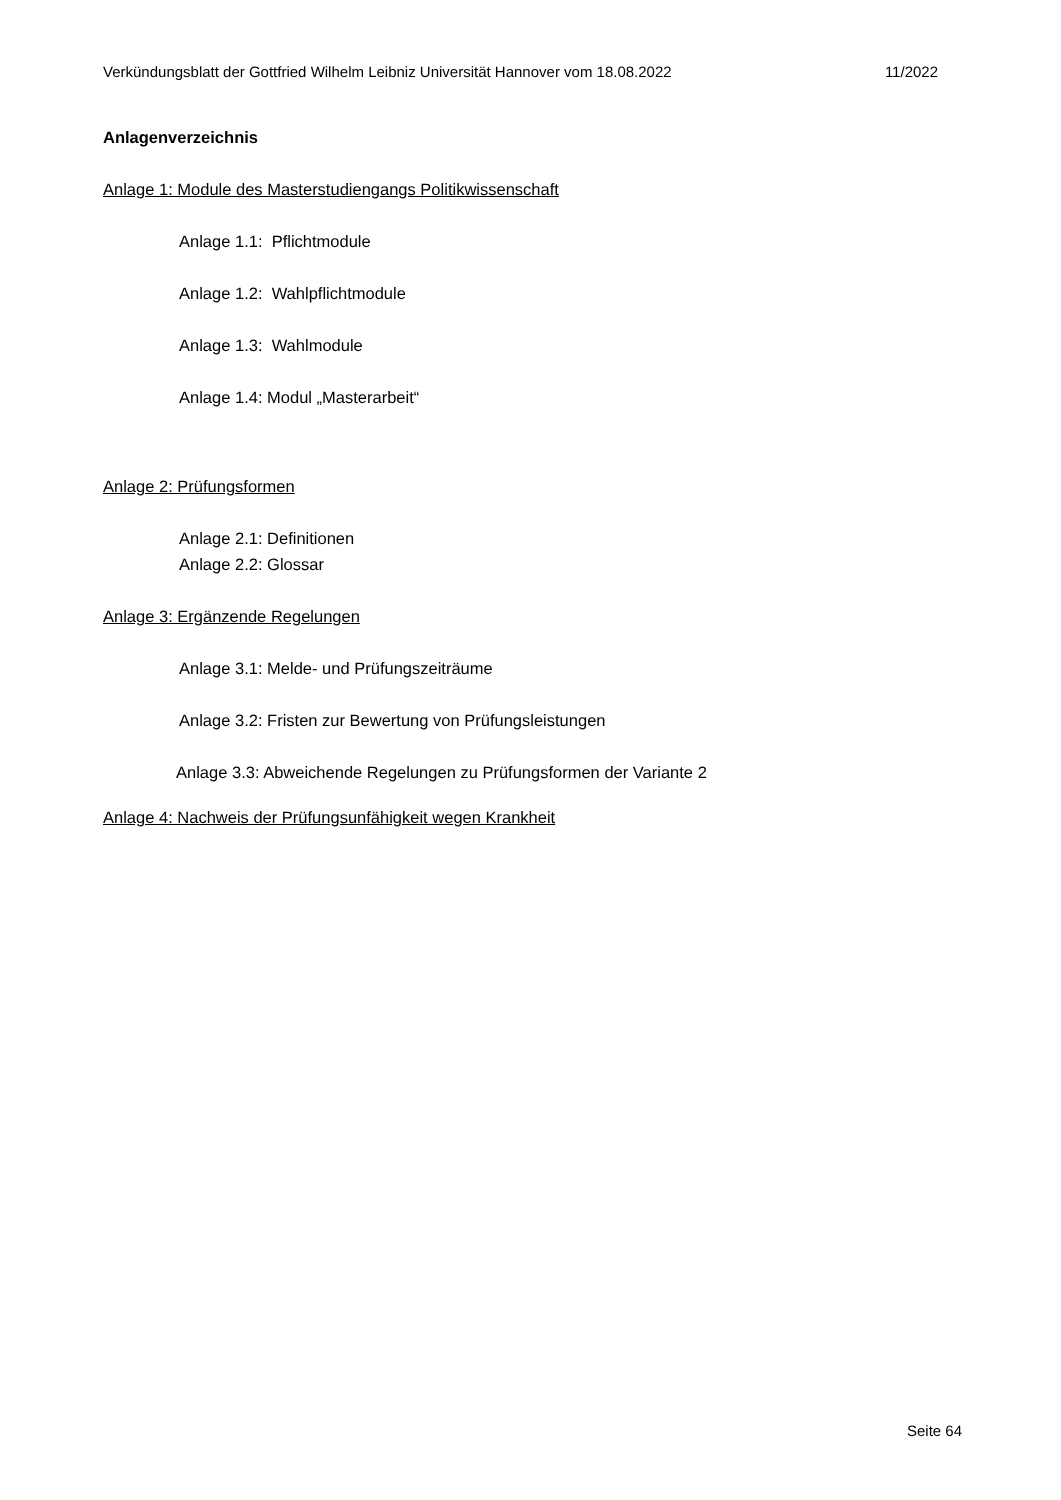Verkündungsblatt der Gottfried Wilhelm Leibniz Universität Hannover vom 18.08.2022 11/2022
Anlagenverzeichnis
Anlage 1: Module des Masterstudiengangs Politikwissenschaft
Anlage 1.1: Pflichtmodule
Anlage 1.2: Wahlpflichtmodule
Anlage 1.3: Wahlmodule
Anlage 1.4: Modul „Masterarbeit“
Anlage 2: Prüfungsformen
Anlage 2.1: Definitionen
Anlage 2.2: Glossar
Anlage 3: Ergänzende Regelungen
Anlage 3.1: Melde- und Prüfungszeiträume
Anlage 3.2: Fristen zur Bewertung von Prüfungsleistungen
Anlage 3.3: Abweichende Regelungen zu Prüfungsformen der Variante 2
Anlage 4: Nachweis der Prüfungsunfähigkeit wegen Krankheit
Seite 64